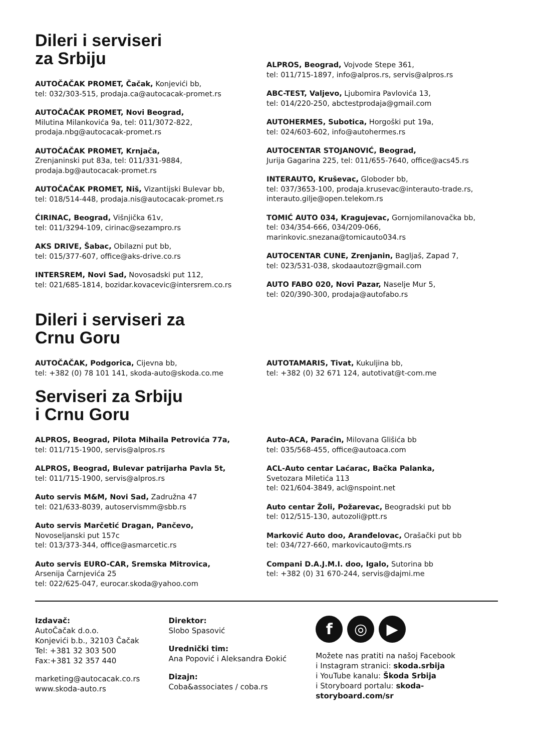Dileri i serviseri
za Srbiju
AUTOČAČAK PROMET, Čačak, Konjevići bb,
tel: 032/303-515, prodaja.ca@autocacak-promet.rs
AUTOČAČAK PROMET, Novi Beograd,
Milutina Milankovića 9a, tel: 011/3072-822,
prodaja.nbg@autocacak-promet.rs
AUTOČAČAK PROMET, Krnjača,
Zrenjaninski put 83a, tel: 011/331-9884,
prodaja.bg@autocacak-promet.rs
AUTOČAČAK PROMET, Niš, Vizantijski Bulevar bb,
tel: 018/514-448, prodaja.nis@autocacak-promet.rs
ĆIRINAC, Beograd, Višnjička 61v,
tel: 011/3294-109, cirinac@sezampro.rs
AKS DRIVE, Šabac, Obilazni put bb,
tel: 015/377-607, office@aks-drive.co.rs
INTERSREM, Novi Sad, Novosadski put 112,
tel: 021/685-1814, bozidar.kovacevic@intersrem.co.rs
ALPROS, Beograd, Vojvode Stepe 361,
tel: 011/715-1897, info@alpros.rs, servis@alpros.rs
ABC-TEST, Valjevo, Ljubomira Pavlovića 13,
tel: 014/220-250, abctestprodaja@gmail.com
AUTOHERMES, Subotica, Horgoški put 19a,
tel: 024/603-602, info@autohermes.rs
AUTOCENTAR STOJANOVIĆ, Beograd,
Jurija Gagarina 225, tel: 011/655-7640, office@acs45.rs
INTERAUTO, Kruševac, Globoder bb,
tel: 037/3653-100, prodaja.krusevac@interauto-trade.rs,
interauto.gilje@open.telekom.rs
TOMIĆ AUTO 034, Kragujevac, Gornjomilanovačka bb,
tel: 034/354-666, 034/209-066,
marinkovic.snezana@tomicauto034.rs
AUTOCENTAR CUNE, Zrenjanin, Bagljaš, Zapad 7,
tel: 023/531-038, skodaautozr@gmail.com
AUTO FABO 020, Novi Pazar, Naselje Mur 5,
tel: 020/390-300, prodaja@autofabo.rs
Dileri i serviseri za
Crnu Goru
AUTOČAČAK, Podgorica, Cijevna bb,
tel: +382 (0) 78 101 141, skoda-auto@skoda.co.me
AUTOTAMARIS, Tivat, Kukuljina bb,
tel: +382 (0) 32 671 124, autotivat@t-com.me
Serviseri za Srbiju
i Crnu Goru
ALPROS, Beograd, Pilota Mihaila Petrovića 77a,
tel: 011/715-1900, servis@alpros.rs
ALPROS, Beograd, Bulevar patrijarha Pavla 5t,
tel: 011/715-1900, servis@alpros.rs
Auto servis M&M, Novi Sad, Zadružna 47
tel: 021/633-8039, autoservismm@sbb.rs
Auto servis Marčetić Dragan, Pančevo,
Novoseljanski put 157c
tel: 013/373-344, office@asmarcetic.rs
Auto servis EURO-CAR, Sremska Mitrovica,
Arsenija Čarnjevića 25
tel: 022/625-047, eurocar.skoda@yahoo.com
Auto-ACA, Paraćin, Milovana Glišića bb
tel: 035/568-455, office@autoaca.com
ACL-Auto centar Laćarac, Bačka Palanka,
Svetozara Miletića 113
tel: 021/604-3849, acl@nspoint.net
Auto centar Žoli, Požarevac, Beogradski put bb
tel: 012/515-130, autozoli@ptt.rs
Marković Auto doo, Aranđelovac, Orašački put bb
tel: 034/727-660, markovicauto@mts.rs
Compani D.A.J.M.I. doo, Igalo, Sutorina bb
tel: +382 (0) 31 670-244, servis@dajmi.me
Izdavač:
AutoČačak d.o.o.
Konjevići b.b., 32103 Čačak
Tel: +381 32 303 500
Fax:+381 32 357 440
marketing@autocacak.co.rs
www.skoda-auto.rs
Direktor:
Slobo Spasović
Urednički tim:
Ana Popović i Aleksandra Đokić
Dizajn:
Coba&associates / coba.rs
f ◎ ▶
Možete nas pratiti na našoj Facebook
i Instagram stranici: skoda.srbija
i YouTube kanalu: Škoda Srbija
i Storyboard portalu: skoda-storyboard.com/sr